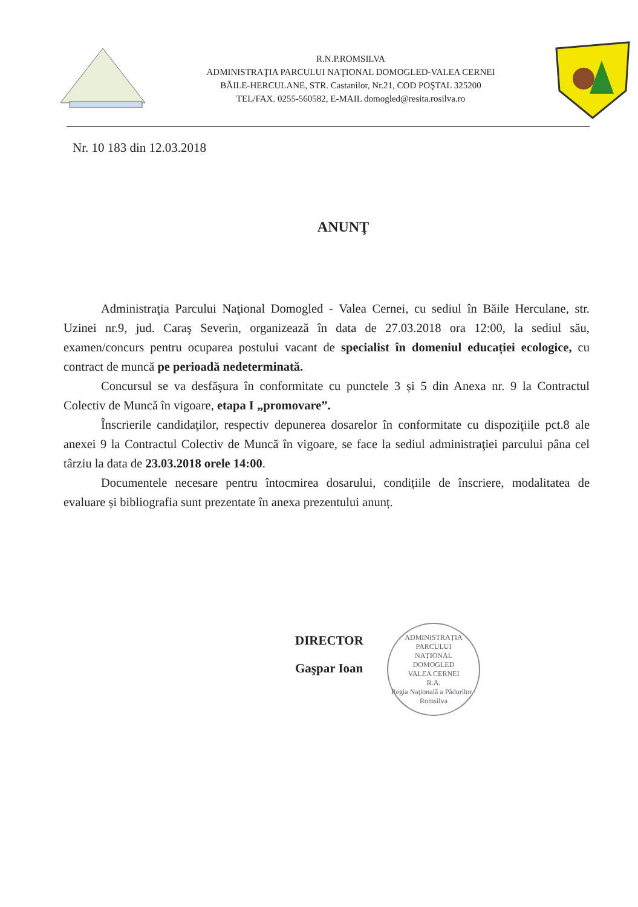R.N.P.ROMSILVA
ADMINISTRAŢIA PARCULUI NAŢIONAL DOMOGLED-VALEA CERNEI
BĂILE-HERCULANE, STR. Castanilor, Nr.21, COD POŞTAL 325200
TEL/FAX. 0255-560582, E-MAIL domogled@resita.rosilva.ro
Nr. 10 183 din 12.03.2018
ANUNŢ
Administraţia Parcului Naţional Domogled - Valea Cernei, cu sediul în Băile Herculane, str. Uzinei nr.9, jud. Caraş Severin, organizează în data de 27.03.2018 ora 12:00, la sediul său, examen/concurs pentru ocuparea postului vacant de specialist în domeniul educației ecologice, cu contract de muncă pe perioadă nedeterminată.
Concursul se va desfăşura în conformitate cu punctele 3 și 5 din Anexa nr. 9 la Contractul Colectiv de Muncă în vigoare, etapa I „promovare”.
Înscrierile candidaţilor, respectiv depunerea dosarelor în conformitate cu dispoziţiile pct.8 ale anexei 9 la Contractul Colectiv de Muncă în vigoare, se face la sediul administraţiei parcului pâna cel târziu la data de 23.03.2018 orele 14:00.
Documentele necesare pentru întocmirea dosarului, condițiile de înscriere, modalitatea de evaluare și bibliografia sunt prezentate în anexa prezentului anunț.
DIRECTOR
Gaşpar Ioan
ADMINISTRAȚIA
PARCULUI
NAȚIONAL
DOMOGLED
VALEA CERNEI
R.A.
Regia Națională a Pădurilor · Romsilva